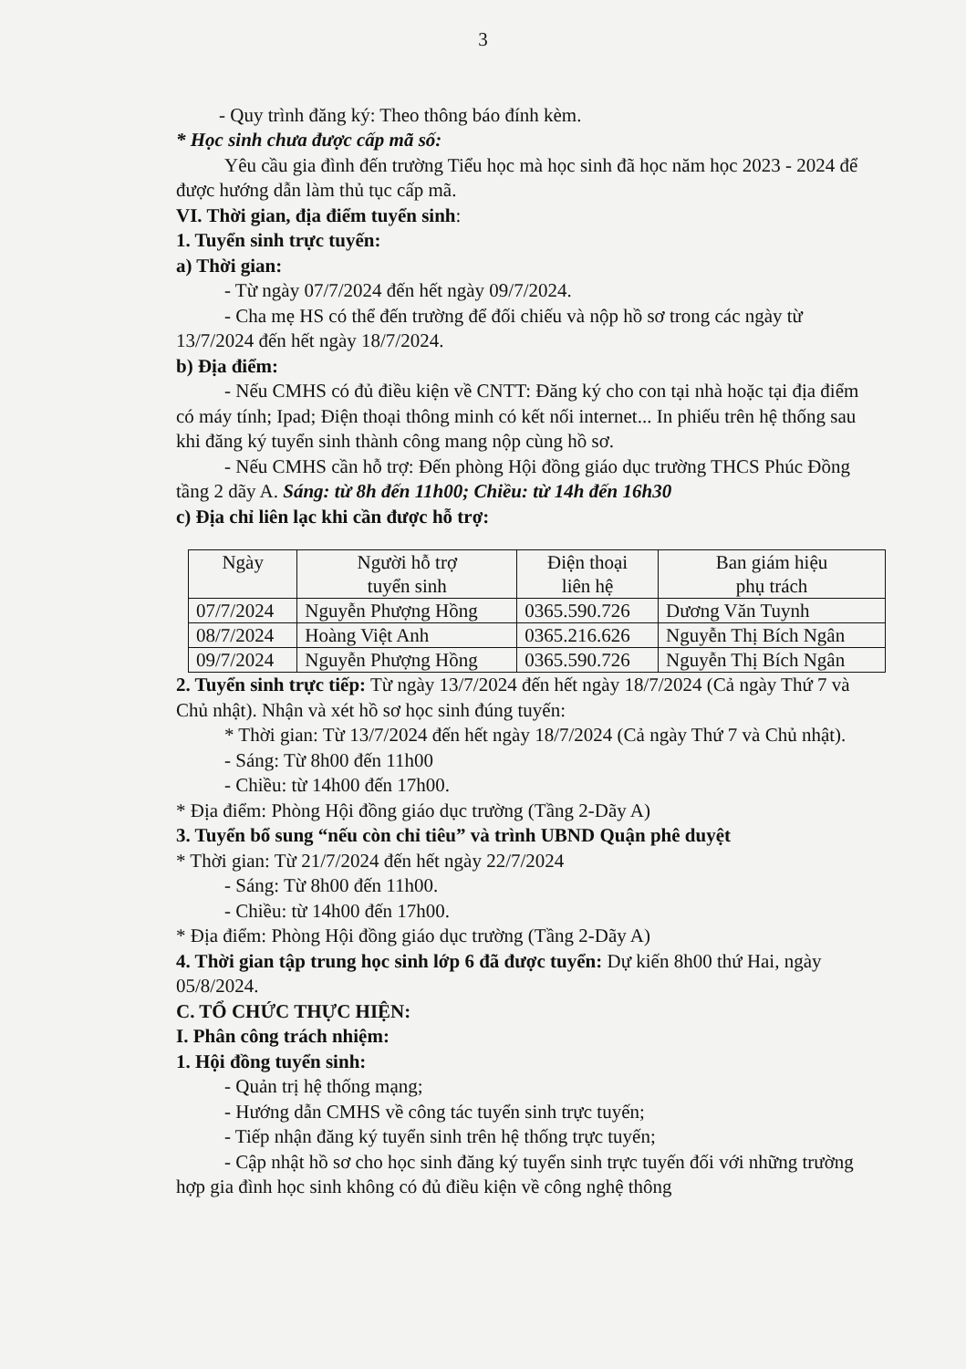3
- Quy trình đăng ký: Theo thông báo đính kèm.
* Học sinh chưa được cấp mã số:
Yêu cầu gia đình đến trường Tiểu học mà học sinh đã học năm học 2023 - 2024 để được hướng dẫn làm thủ tục cấp mã.
VI. Thời gian, địa điểm tuyển sinh:
1. Tuyển sinh trực tuyến:
a) Thời gian:
- Từ ngày 07/7/2024 đến hết ngày 09/7/2024.
- Cha mẹ HS có thể đến trường để đối chiếu và nộp hồ sơ trong các ngày từ 13/7/2024 đến hết ngày 18/7/2024.
b) Địa điểm:
- Nếu CMHS có đủ điều kiện về CNTT: Đăng ký cho con tại nhà hoặc tại địa điểm có máy tính; Ipad; Điện thoại thông minh có kết nối internet... In phiếu trên hệ thống sau khi đăng ký tuyển sinh thành công mang nộp cùng hồ sơ.
- Nếu CMHS cần hỗ trợ: Đến phòng Hội đồng giáo dục trường THCS Phúc Đồng tầng 2 dãy A. Sáng: từ 8h đến 11h00; Chiều: từ 14h đến 16h30
c) Địa chỉ liên lạc khi cần được hỗ trợ:
| Ngày | Người hỗ trợ tuyển sinh | Điện thoại liên hệ | Ban giám hiệu phụ trách |
| 07/7/2024 | Nguyễn Phượng Hồng | 0365.590.726 | Dương Văn Tuynh |
| 08/7/2024 | Hoàng Việt Anh | 0365.216.626 | Nguyễn Thị Bích Ngân |
| 09/7/2024 | Nguyễn Phượng Hồng | 0365.590.726 | Nguyễn Thị Bích Ngân |
2. Tuyển sinh trực tiếp: Từ ngày 13/7/2024 đến hết ngày 18/7/2024 (Cả ngày Thứ 7 và Chủ nhật). Nhận và xét hồ sơ học sinh đúng tuyến:
* Thời gian: Từ 13/7/2024 đến hết ngày 18/7/2024 (Cả ngày Thứ 7 và Chủ nhật).
- Sáng: Từ 8h00 đến 11h00
- Chiều: từ 14h00 đến 17h00.
* Địa điểm: Phòng Hội đồng giáo dục trường (Tầng 2-Dãy A)
3. Tuyển bổ sung “nếu còn chỉ tiêu” và trình UBND Quận phê duyệt
* Thời gian: Từ 21/7/2024 đến hết ngày 22/7/2024
- Sáng: Từ 8h00 đến 11h00.
- Chiều: từ 14h00 đến 17h00.
* Địa điểm: Phòng Hội đồng giáo dục trường (Tầng 2-Dãy A)
4. Thời gian tập trung học sinh lớp 6 đã được tuyển: Dự kiến 8h00 thứ Hai, ngày 05/8/2024.
C. TỔ CHỨC THỰC HIỆN:
I. Phân công trách nhiệm:
1. Hội đồng tuyển sinh:
- Quản trị hệ thống mạng;
- Hướng dẫn CMHS về công tác tuyển sinh trực tuyến;
- Tiếp nhận đăng ký tuyển sinh trên hệ thống trực tuyến;
- Cập nhật hồ sơ cho học sinh đăng ký tuyển sinh trực tuyến đối với những trường hợp gia đình học sinh không có đủ điều kiện về công nghệ thông